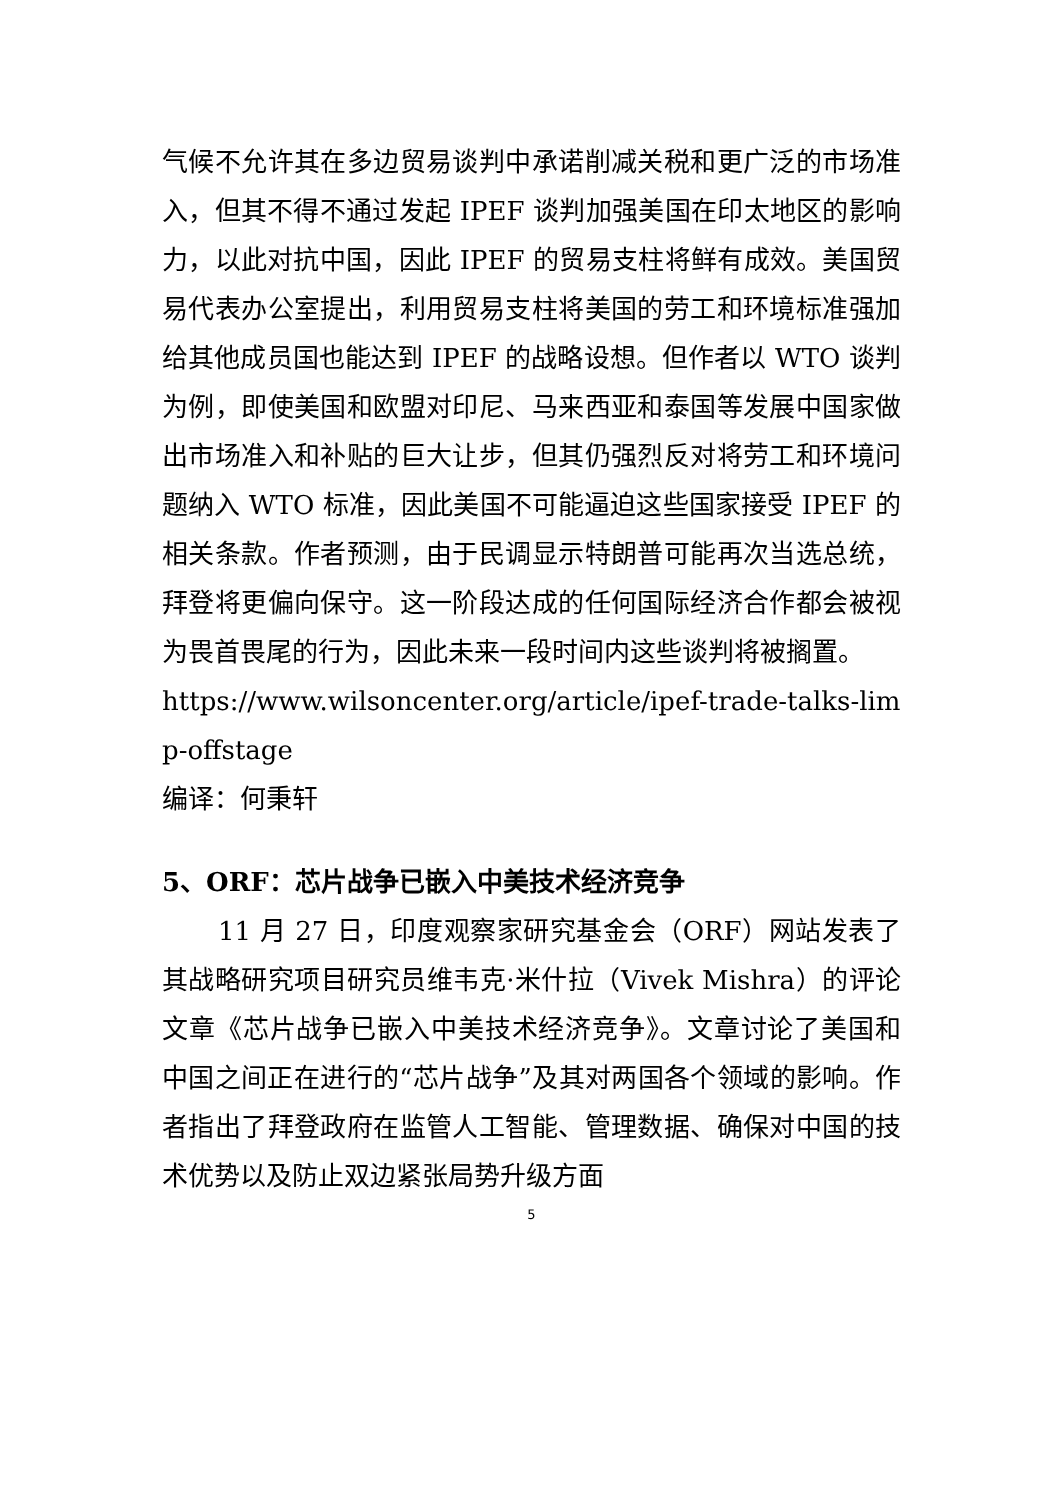气候不允许其在多边贸易谈判中承诺削减关税和更广泛的市场准入，但其不得不通过发起 IPEF 谈判加强美国在印太地区的影响力，以此对抗中国，因此 IPEF 的贸易支柱将鲜有成效。美国贸易代表办公室提出，利用贸易支柱将美国的劳工和环境标准强加给其他成员国也能达到 IPEF 的战略设想。但作者以 WTO 谈判为例，即使美国和欧盟对印尼、马来西亚和泰国等发展中国家做出市场准入和补贴的巨大让步，但其仍强烈反对将劳工和环境问题纳入 WTO 标准，因此美国不可能逼迫这些国家接受 IPEF 的相关条款。作者预测，由于民调显示特朗普可能再次当选总统，拜登将更偏向保守。这一阶段达成的任何国际经济合作都会被视为畏首畏尾的行为，因此未来一段时间内这些谈判将被搁置。
https://www.wilsoncenter.org/article/ipef-trade-talks-limp-offstage
编译：何秉轩
5、ORF：芯片战争已嵌入中美技术经济竞争
11 月 27 日，印度观察家研究基金会（ORF）网站发表了其战略研究项目研究员维韦克·米什拉（Vivek Mishra）的评论文章《芯片战争已嵌入中美技术经济竞争》。文章讨论了美国和中国之间正在进行的“芯片战争”及其对两国各个领域的影响。作者指出了拜登政府在监管人工智能、管理数据、确保对中国的技术优势以及防止双边紧张局势升级方面
5